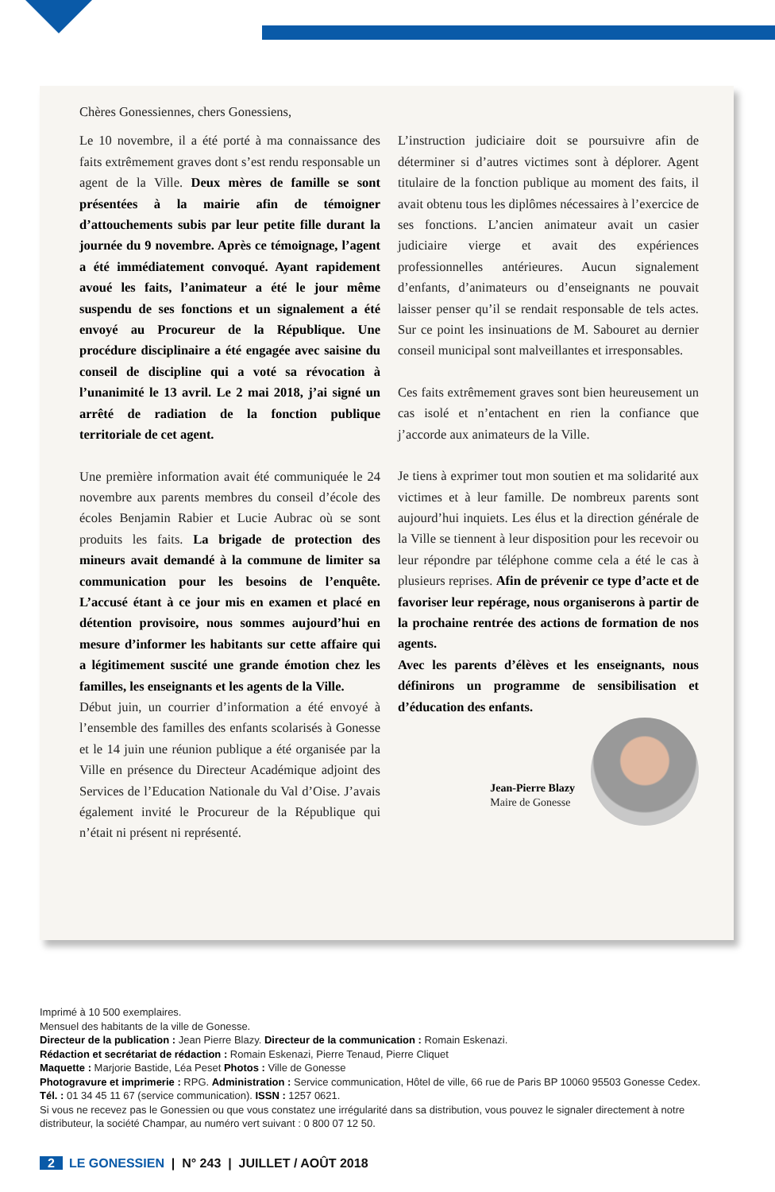Chères Gonessiennes, chers Gonessiens,
Le 10 novembre, il a été porté à ma connaissance des faits extrêmement graves dont s’est rendu responsable un agent de la Ville. Deux mères de famille se sont présentées à la mairie afin de témoigner d’attouchements subis par leur petite fille durant la journée du 9 novembre. Après ce témoignage, l’agent a été immédiatement convoqué. Ayant rapidement avoué les faits, l’animateur a été le jour même suspendu de ses fonctions et un signalement a été envoyé au Procureur de la République. Une procédure disciplinaire a été engagée avec saisine du conseil de discipline qui a voté sa révocation à l’unanimité le 13 avril. Le 2 mai 2018, j’ai signé un arrêté de radiation de la fonction publique territoriale de cet agent.
Une première information avait été communiquée le 24 novembre aux parents membres du conseil d’école des écoles Benjamin Rabier et Lucie Aubrac où se sont produits les faits. La brigade de protection des mineurs avait demandé à la commune de limiter sa communication pour les besoins de l’enquête. L’accusé étant à ce jour mis en examen et placé en détention provisoire, nous sommes aujourd’hui en mesure d’informer les habitants sur cette affaire qui a légitimement suscité une grande émotion chez les familles, les enseignants et les agents de la Ville.
Début juin, un courrier d’information a été envoyé à l’ensemble des familles des enfants scolarisés à Gonesse et le 14 juin une réunion publique a été organisée par la Ville en présence du Directeur Académique adjoint des Services de l’Education Nationale du Val d’Oise. J’avais également invité le Procureur de la République qui n’était ni présent ni représenté.
L’instruction judiciaire doit se poursuivre afin de déterminer si d’autres victimes sont à déplorer. Agent titulaire de la fonction publique au moment des faits, il avait obtenu tous les diplômes nécessaires à l’exercice de ses fonctions. L’ancien animateur avait un casier judiciaire vierge et avait des expériences professionnelles antérieures. Aucun signalement d’enfants, d’animateurs ou d’enseignants ne pouvait laisser penser qu’il se rendait responsable de tels actes. Sur ce point les insinuations de M. Sabouret au dernier conseil municipal sont malveillantes et irresponsables.
Ces faits extrêmement graves sont bien heureusement un cas isolé et n’entachent en rien la confiance que j’accorde aux animateurs de la Ville.
Je tiens à exprimer tout mon soutien et ma solidarité aux victimes et à leur famille. De nombreux parents sont aujourd’hui inquiets. Les élus et la direction générale de la Ville se tiennent à leur disposition pour les recevoir ou leur répondre par téléphone comme cela a été le cas à plusieurs reprises. Afin de prévenir ce type d’acte et de favoriser leur repérage, nous organiserons à partir de la prochaine rentrée des actions de formation de nos agents.
Avec les parents d’élèves et les enseignants, nous définirons un programme de sensibilisation et d’éducation des enfants.
Jean-Pierre Blazy
Maire de Gonesse
Imprimé à 10 500 exemplaires.
Mensuel des habitants de la ville de Gonesse.
Directeur de la publication : Jean Pierre Blazy. Directeur de la communication : Romain Eskenazi.
Rédaction et secrétariat de rédaction : Romain Eskenazi, Pierre Tenaud, Pierre Cliquet
Maquette : Marjorie Bastide, Léa Peset Photos : Ville de Gonesse
Photogravure et imprimerie : RPG. Administration : Service communication, Hôtel de ville, 66 rue de Paris BP 10060 95503 Gonesse Cedex.
Tél. : 01 34 45 11 67 (service communication). ISSN : 1257 0621.
Si vous ne recevez pas le Gonessien ou que vous constatez une irrégularité dans sa distribution, vous pouvez le signaler directement à notre distributeur, la société Champar, au numéro vert suivant : 0 800 07 12 50.
2 LE GONESSIEN | N° 243 | JUILLET / AOÛT 2018